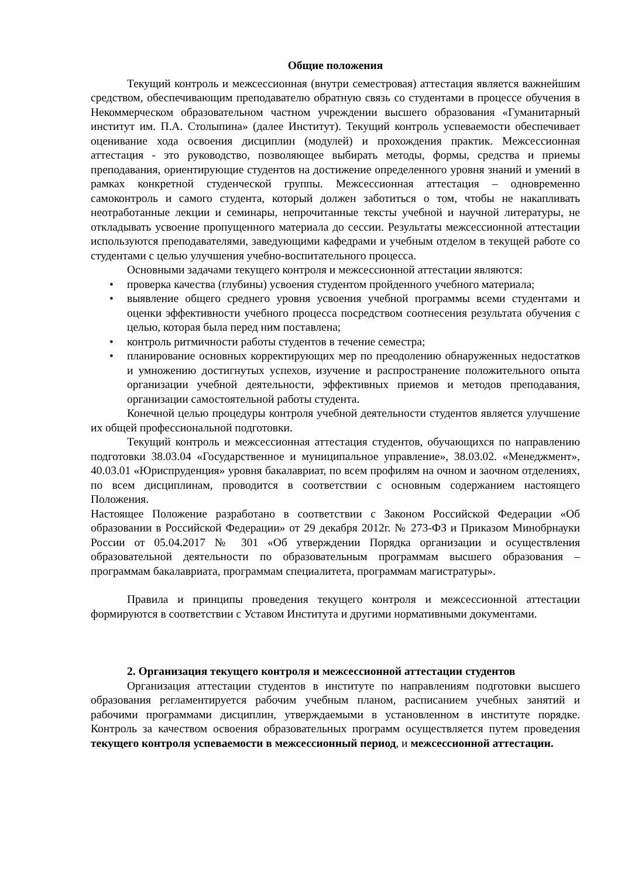Общие положения
Текущий контроль и межсессионная (внутри семестровая) аттестация является важнейшим средством, обеспечивающим преподавателю обратную связь со студентами в процессе обучения в Некоммерческом образовательном частном учреждении высшего образования «Гуманитарный институт им. П.А. Столыпина» (далее Институт). Текущий контроль успеваемости обеспечивает оценивание хода освоения дисциплин (модулей) и прохождения практик. Межсессионная аттестация - это руководство, позволяющее выбирать методы, формы, средства и приемы преподавания, ориентирующие студентов на достижение определенного уровня знаний и умений в рамках конкретной студенческой группы. Межсессионная аттестация – одновременно самоконтроль и самого студента, который должен заботиться о том, чтобы не накапливать неотработанные лекции и семинары, непрочитанные тексты учебной и научной литературы, не откладывать усвоение пропущенного материала до сессии. Результаты межсессионной аттестации используются преподавателями, заведующими кафедрами и учебным отделом в текущей работе со студентами с целью улучшения учебно-воспитательного процесса.
Основными задачами текущего контроля и межсессионной аттестации являются:
• проверка качества (глубины) усвоения студентом пройденного учебного материала;
• выявление общего среднего уровня усвоения учебной программы всеми студентами и оценки эффективности учебного процесса посредством соотнесения результата обучения с целью, которая была перед ним поставлена;
• контроль ритмичности работы студентов в течение семестра;
• планирование основных корректирующих мер по преодолению обнаруженных недостатков и умножению достигнутых успехов, изучение и распространение положительного опыта организации учебной деятельности, эффективных приемов и методов преподавания, организации самостоятельной работы студента.
Конечной целью процедуры контроля учебной деятельности студентов является улучшение их общей профессиональной подготовки.
Текущий контроль и межсессионная аттестация студентов, обучающихся по направлению подготовки 38.03.04 «Государственное и муниципальное управление», 38.03.02. «Менеджмент», 40.03.01 «Юриспруденция» уровня бакалавриат, по всем профилям на очном и заочном отделениях, по всем дисциплинам, проводится в соответствии с основным содержанием настоящего Положения.
Настоящее Положение разработано в соответствии с Законом Российской Федерации «Об образовании в Российской Федерации» от 29 декабря 2012г. № 273-ФЗ и Приказом Минобрнауки России от 05.04.2017 № 301 «Об утверждении Порядка организации и осуществления образовательной деятельности по образовательным программам высшего образования – программам бакалавриата, программам специалитета, программам магистратуры».
Правила и принципы проведения текущего контроля и межсессионной аттестации формируются в соответствии с Уставом Института и другими нормативными документами.
2. Организация текущего контроля и межсессионной аттестации студентов
Организация аттестации студентов в институте по направлениям подготовки высшего образования регламентируется рабочим учебным планом, расписанием учебных занятий и рабочими программами дисциплин, утверждаемыми в установленном в институте порядке. Контроль за качеством освоения образовательных программ осуществляется путем проведения текущего контроля успеваемости в межсессионный период, и межсессионной аттестации.